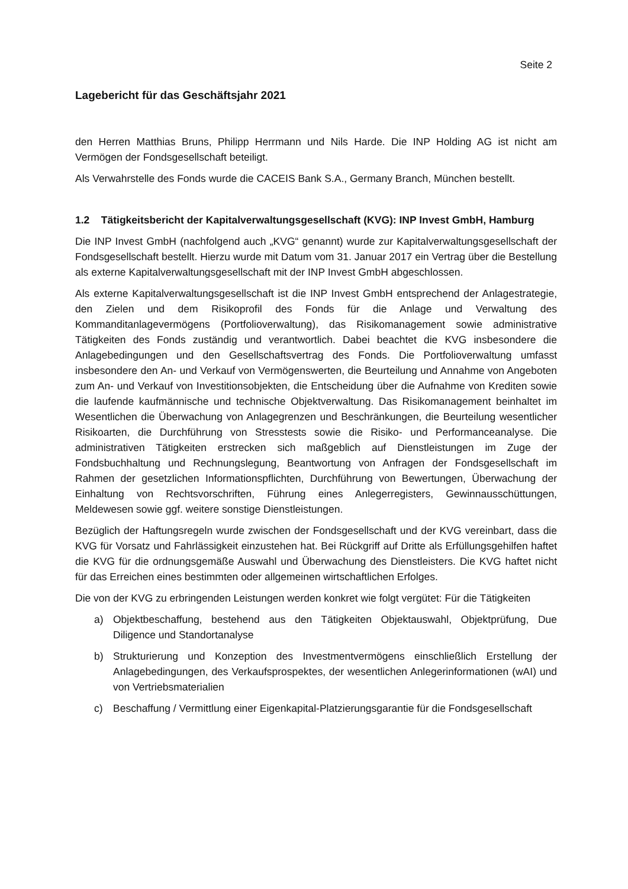Seite 2
Lagebericht für das Geschäftsjahr 2021
den Herren Matthias Bruns, Philipp Herrmann und Nils Harde. Die INP Holding AG ist nicht am Vermögen der Fondsgesellschaft beteiligt.
Als Verwahrstelle des Fonds wurde die CACEIS Bank S.A., Germany Branch, München bestellt.
1.2 Tätigkeitsbericht der Kapitalverwaltungsgesellschaft (KVG): INP Invest GmbH, Hamburg
Die INP Invest GmbH (nachfolgend auch „KVG“ genannt) wurde zur Kapitalverwaltungsgesellschaft der Fondsgesellschaft bestellt. Hierzu wurde mit Datum vom 31. Januar 2017 ein Vertrag über die Bestellung als externe Kapitalverwaltungsgesellschaft mit der INP Invest GmbH abgeschlossen.
Als externe Kapitalverwaltungsgesellschaft ist die INP Invest GmbH entsprechend der Anlagestrategie, den Zielen und dem Risikoprofil des Fonds für die Anlage und Verwaltung des Kommanditanlagevermögens (Portfolioverwaltung), das Risikomanagement sowie administrative Tätigkeiten des Fonds zuständig und verantwortlich. Dabei beachtet die KVG insbesondere die Anlagebedingungen und den Gesellschaftsvertrag des Fonds. Die Portfolioverwaltung umfasst insbesondere den An- und Verkauf von Vermögenswerten, die Beurteilung und Annahme von Angeboten zum An- und Verkauf von Investitionsobjekten, die Entscheidung über die Aufnahme von Krediten sowie die laufende kaufmännische und technische Objektverwaltung. Das Risikomanagement beinhaltet im Wesentlichen die Überwachung von Anlagegrenzen und Beschränkungen, die Beurteilung wesentlicher Risikoarten, die Durchführung von Stresstests sowie die Risiko- und Performanceanalyse. Die administrativen Tätigkeiten erstrecken sich maßgeblich auf Dienstleistungen im Zuge der Fondsbuchhaltung und Rechnungslegung, Beantwortung von Anfragen der Fondsgesellschaft im Rahmen der gesetzlichen Informationspflichten, Durchführung von Bewertungen, Überwachung der Einhaltung von Rechtsvorschriften, Führung eines Anlegerregisters, Gewinnausschüttungen, Meldewesen sowie ggf. weitere sonstige Dienstleistungen.
Bezüglich der Haftungsregeln wurde zwischen der Fondsgesellschaft und der KVG vereinbart, dass die KVG für Vorsatz und Fahrlässigkeit einzustehen hat. Bei Rückgriff auf Dritte als Erfüllungsgehilfen haftet die KVG für die ordnungsgemäße Auswahl und Überwachung des Dienstleisters. Die KVG haftet nicht für das Erreichen eines bestimmten oder allgemeinen wirtschaftlichen Erfolges.
Die von der KVG zu erbringenden Leistungen werden konkret wie folgt vergütet: Für die Tätigkeiten
a) Objektbeschaffung, bestehend aus den Tätigkeiten Objektauswahl, Objektprüfung, Due Diligence und Standortanalyse
b) Strukturierung und Konzeption des Investmentvermögens einschließlich Erstellung der Anlagebedingungen, des Verkaufsprospektes, der wesentlichen Anlegerinformationen (wAI) und von Vertriebsmaterialien
c) Beschaffung / Vermittlung einer Eigenkapital-Platzierungsgarantie für die Fondsgesellschaft